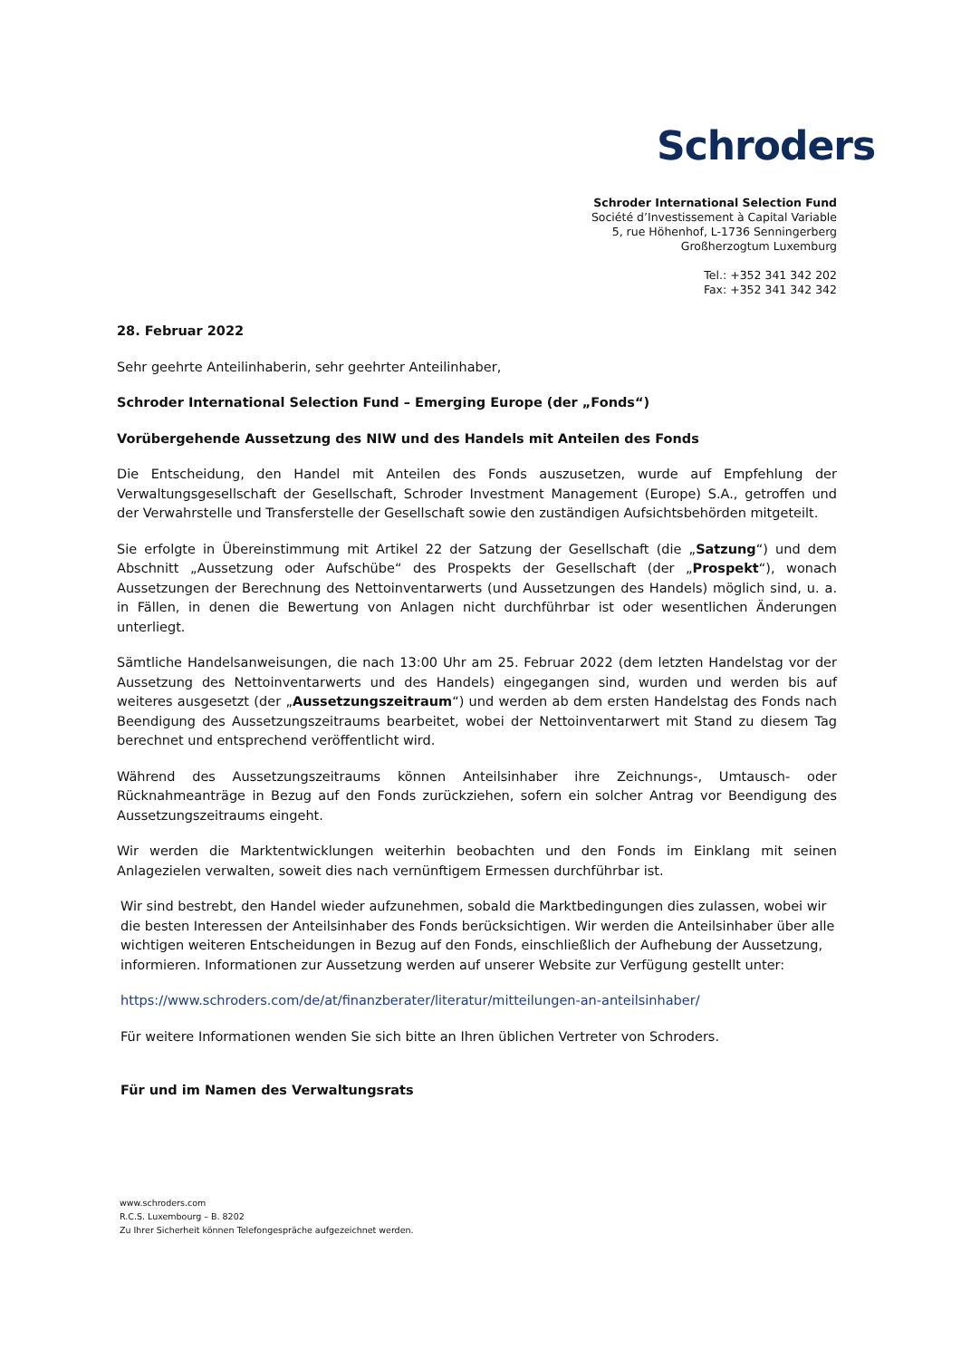Schroders
Schroder International Selection Fund
Société d’Investissement à Capital Variable
5, rue Höhenhof, L-1736 Senningerberg
Großherzogtum Luxemburg
Tel.: +352 341 342 202
Fax: +352 341 342 342
28. Februar 2022
Sehr geehrte Anteilinhaberin, sehr geehrter Anteilinhaber,
Schroder International Selection Fund – Emerging Europe (der „Fonds“)
Vorübergehende Aussetzung des NIW und des Handels mit Anteilen des Fonds
Die Entscheidung, den Handel mit Anteilen des Fonds auszusetzen, wurde auf Empfehlung der Verwaltungsgesellschaft der Gesellschaft, Schroder Investment Management (Europe) S.A., getroffen und der Verwahrstelle und Transferstelle der Gesellschaft sowie den zuständigen Aufsichtsbehörden mitgeteilt.
Sie erfolgte in Übereinstimmung mit Artikel 22 der Satzung der Gesellschaft (die „Satzung“) und dem Abschnitt „Aussetzung oder Aufschübe“ des Prospekts der Gesellschaft (der „Prospekt“), wonach Aussetzungen der Berechnung des Nettoinventarwerts (und Aussetzungen des Handels) möglich sind, u. a. in Fällen, in denen die Bewertung von Anlagen nicht durchführbar ist oder wesentlichen Änderungen unterliegt.
Sämtliche Handelsanweisungen, die nach 13:00 Uhr am 25. Februar 2022 (dem letzten Handelstag vor der Aussetzung des Nettoinventarwerts und des Handels) eingegangen sind, wurden und werden bis auf weiteres ausgesetzt (der „Aussetzungszeitraum“) und werden ab dem ersten Handelstag des Fonds nach Beendigung des Aussetzungszeitraums bearbeitet, wobei der Nettoinventarwert mit Stand zu diesem Tag berechnet und entsprechend veröffentlicht wird.
Während des Aussetzungszeitraums können Anteilsinhaber ihre Zeichnungs-, Umtausch- oder Rücknahmeanträge in Bezug auf den Fonds zurückziehen, sofern ein solcher Antrag vor Beendigung des Aussetzungszeitraums eingeht.
Wir werden die Marktentwicklungen weiterhin beobachten und den Fonds im Einklang mit seinen Anlagezielen verwalten, soweit dies nach vernünftigem Ermessen durchführbar ist.
Wir sind bestrebt, den Handel wieder aufzunehmen, sobald die Marktbedingungen dies zulassen, wobei wir die besten Interessen der Anteilsinhaber des Fonds berücksichtigen. Wir werden die Anteilsinhaber über alle wichtigen weiteren Entscheidungen in Bezug auf den Fonds, einschließlich der Aufhebung der Aussetzung, informieren. Informationen zur Aussetzung werden auf unserer Website zur Verfügung gestellt unter:
https://www.schroders.com/de/at/finanzberater/literatur/mitteilungen-an-anteilsinhaber/
Für weitere Informationen wenden Sie sich bitte an Ihren üblichen Vertreter von Schroders.
Für und im Namen des Verwaltungsrats
www.schroders.com
R.C.S. Luxembourg – B. 8202
Zu Ihrer Sicherheit können Telefongespräche aufgezeichnet werden.